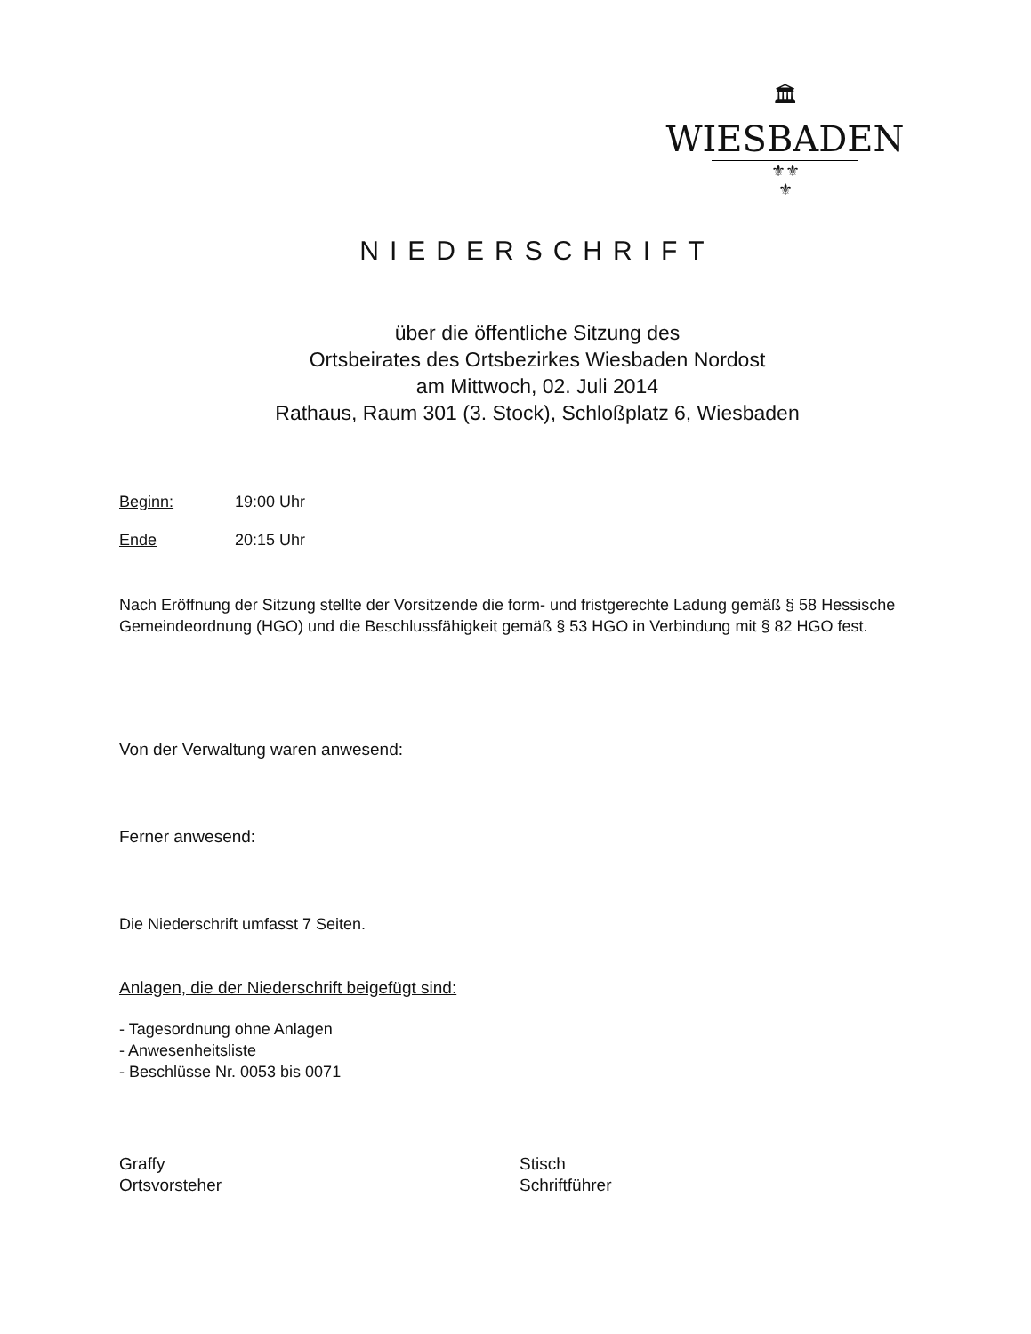🏛
WIESBADEN
⚜⚜
⚜
NIEDERSCHRIFT
über die öffentliche Sitzung des
Ortsbeirates des Ortsbezirkes Wiesbaden Nordost
am Mittwoch, 02. Juli 2014
Rathaus, Raum 301 (3. Stock), Schloßplatz 6, Wiesbaden
Beginn: 19:00 Uhr
Ende 20:15 Uhr
Nach Eröffnung der Sitzung stellte der Vorsitzende die form- und fristgerechte Ladung gemäß § 58 Hessische Gemeindeordnung (HGO) und die Beschlussfähigkeit gemäß § 53 HGO in Verbindung mit § 82 HGO fest.
Von der Verwaltung waren anwesend:
Ferner anwesend:
Die Niederschrift umfasst 7 Seiten.
Anlagen, die der Niederschrift beigefügt sind:
- Tagesordnung ohne Anlagen
- Anwesenheitsliste
- Beschlüsse Nr. 0053 bis 0071
Graffy
Ortsvorsteher
Stisch
Schriftführer